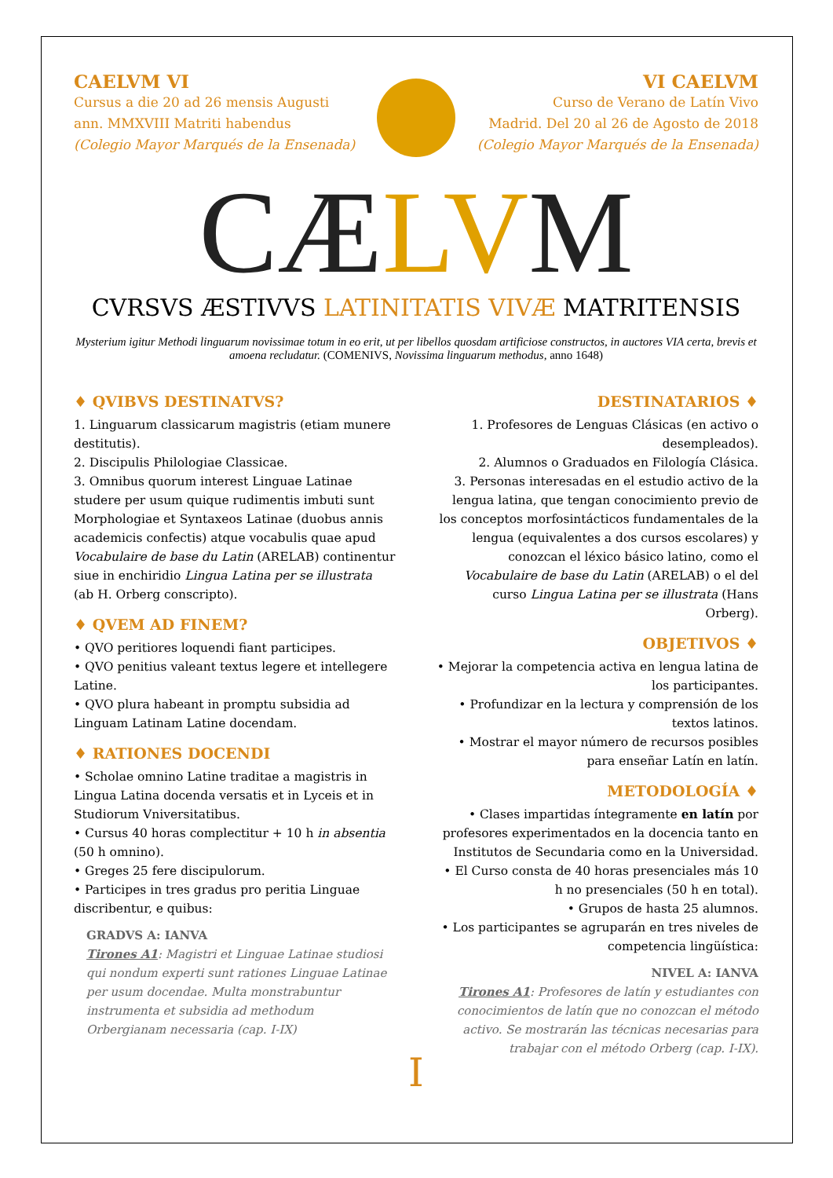CAELVM VI
Cursus a die 20 ad 26 mensis Augusti
ann. MMXVIII Matriti habendus
(Colegio Mayor Marqués de la Ensenada)
VI CAELVM
Curso de Verano de Latín Vivo
Madrid. Del 20 al 26 de Agosto de 2018
(Colegio Mayor Marqués de la Ensenada)
CÆLVM
CVRSVS ÆSTIVVS LATINITATIS VIVÆ MATRITENSIS
Mysterium igitur Methodi linguarum novissimae totum in eo erit, ut per libellos quosdam artificiose constructos, in auctores VIA certa, brevis et amoena recludatur. (COMENIVS, Novissima linguarum methodus, anno 1648)
♦ QVIBVS DESTINATVS?
1. Linguarum classicarum magistris (etiam munere destitutis).
2. Discipulis Philologiae Classicae.
3. Omnibus quorum interest Linguae Latinae studere per usum quique rudimentis imbuti sunt Morphologiae et Syntaxeos Latinae (duobus annis academicis confectis) atque vocabulis quae apud Vocabulaire de base du Latin (ARELAB) continentur siue in enchiridio Lingua Latina per se illustrata (ab H. Orberg conscripto).
♦ QVEM AD FINEM?
• QVO peritiores loquendi fiant participes.
• QVO penitius valeant textus legere et intellegere Latine.
• QVO plura habeant in promptu subsidia ad Linguam Latinam Latine docendam.
♦ RATIONES DOCENDI
• Scholae omnino Latine traditae a magistris in Lingua Latina docenda versatis et in Lyceis et in Studiorum Vniversitatibus.
• Cursus 40 horas complectitur + 10 h in absentia (50 h omnino).
• Greges 25 fere discipulorum.
• Participes in tres gradus pro peritia Linguae discribentur, e quibus:
GRADVS A: IANVA
Tirones A1: Magistri et Linguae Latinae studiosi qui nondum experti sunt rationes Linguae Latinae per usum docendae. Multa monstrabuntur instrumenta et subsidia ad methodum Orbergianam necessaria (cap. I-IX)
DESTINATARIOS ♦
1. Profesores de Lenguas Clásicas (en activo o desempleados).
2. Alumnos o Graduados en Filología Clásica.
3. Personas interesadas en el estudio activo de la lengua latina, que tengan conocimiento previo de los conceptos morfosintácticos fundamentales de la lengua (equivalentes a dos cursos escolares) y conozcan el léxico básico latino, como el Vocabulaire de base du Latin (ARELAB) o el del curso Lingua Latina per se illustrata (Hans Orberg).
OBJETIVOS ♦
• Mejorar la competencia activa en lengua latina de los participantes.
• Profundizar en la lectura y comprensión de los textos latinos.
• Mostrar el mayor número de recursos posibles para enseñar Latín en latín.
METODOLOGÍA ♦
• Clases impartidas íntegramente en latín por profesores experimentados en la docencia tanto en Institutos de Secundaria como en la Universidad.
• El Curso consta de 40 horas presenciales más 10 h no presenciales (50 h en total).
• Grupos de hasta 25 alumnos.
• Los participantes se agruparán en tres niveles de competencia lingüística:
NIVEL A: IANVA
Tirones A1: Profesores de latín y estudiantes con conocimientos de latín que no conozcan el método activo. Se mostrarán las técnicas necesarias para trabajar con el método Orberg (cap. I-IX).
I